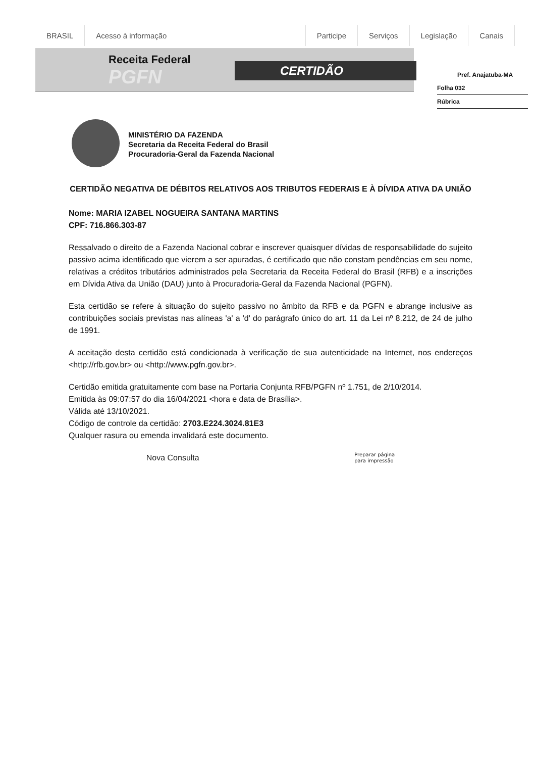BRASIL Acesso à informação Participe Serviços Legislação Canais
Receita Federal
PGFN CERTIDÃO
Pref. Anajatuba-MA
Folha 032
Rúbrica
MINISTÉRIO DA FAZENDA
Secretaria da Receita Federal do Brasil
Procuradoria-Geral da Fazenda Nacional
CERTIDÃO NEGATIVA DE DÉBITOS RELATIVOS AOS TRIBUTOS FEDERAIS E À DÍVIDA ATIVA DA UNIÃO
Nome: MARIA IZABEL NOGUEIRA SANTANA MARTINS
CPF: 716.866.303-87
Ressalvado o direito de a Fazenda Nacional cobrar e inscrever quaisquer dívidas de responsabilidade do sujeito passivo acima identificado que vierem a ser apuradas, é certificado que não constam pendências em seu nome, relativas a créditos tributários administrados pela Secretaria da Receita Federal do Brasil (RFB) e a inscrições em Dívida Ativa da União (DAU) junto à Procuradoria-Geral da Fazenda Nacional (PGFN).
Esta certidão se refere à situação do sujeito passivo no âmbito da RFB e da PGFN e abrange inclusive as contribuições sociais previstas nas alíneas 'a' a 'd' do parágrafo único do art. 11 da Lei nº 8.212, de 24 de julho de 1991.
A aceitação desta certidão está condicionada à verificação de sua autenticidade na Internet, nos endereços <http://rfb.gov.br> ou <http://www.pgfn.gov.br>.
Certidão emitida gratuitamente com base na Portaria Conjunta RFB/PGFN nº 1.751, de 2/10/2014.
Emitida às 09:07:57 do dia 16/04/2021 <hora e data de Brasília>.
Válida até 13/10/2021.
Código de controle da certidão: 2703.E224.3024.81E3
Qualquer rasura ou emenda invalidará este documento.
Nova Consulta Preparar página
para impressão